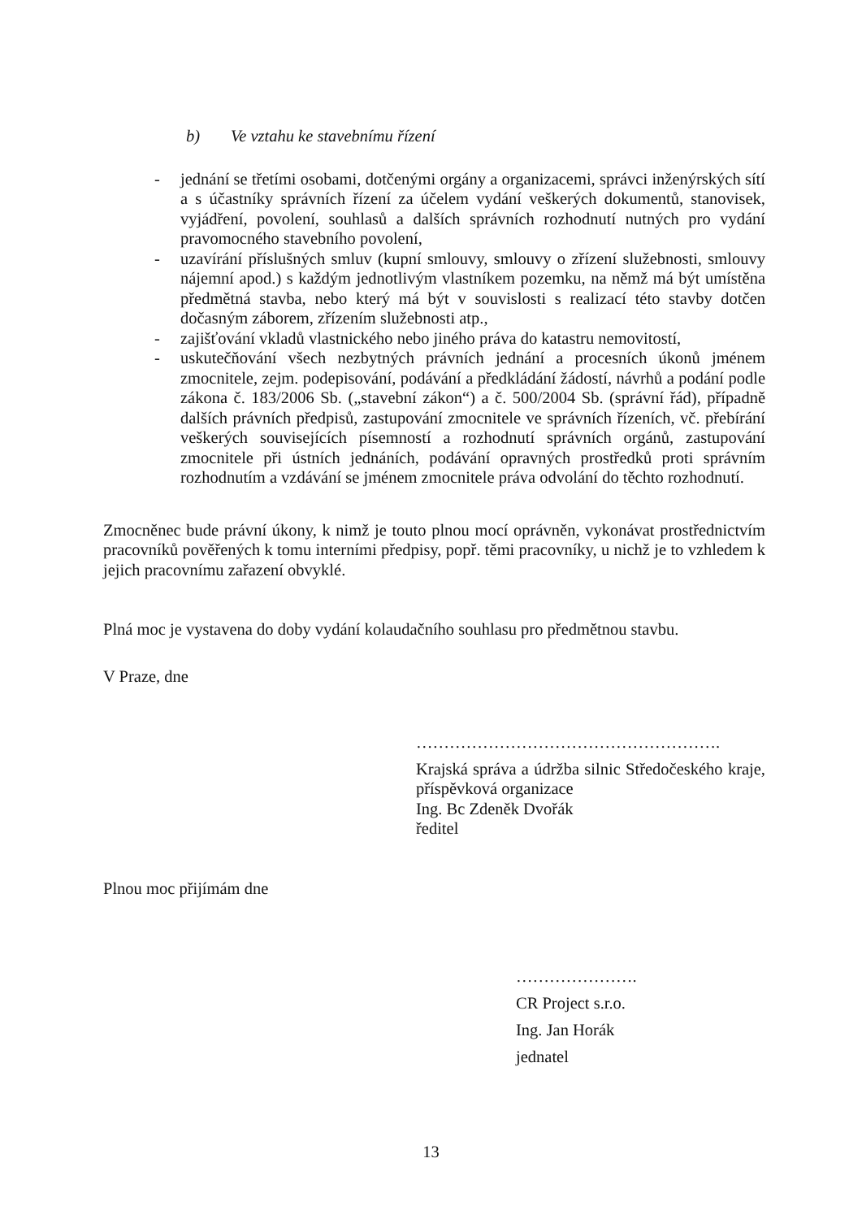b) Ve vztahu ke stavebnímu řízení
- jednání se třetími osobami, dotčenými orgány a organizacemi, správci inženýrských sítí a s účastníky správních řízení za účelem vydání veškerých dokumentů, stanovisek, vyjádření, povolení, souhlasů a dalších správních rozhodnutí nutných pro vydání pravomocného stavebního povolení,
- uzavírání příslušných smluv (kupní smlouvy, smlouvy o zřízení služebnosti, smlouvy nájemní apod.) s každým jednotlivým vlastníkem pozemku, na němž má být umístěna předmětná stavba, nebo který má být v souvislosti s realizací této stavby dotčen dočasným záborem, zřízením služebnosti atp.,
- zajišťování vkladů vlastnického nebo jiného práva do katastru nemovitostí,
- uskutečňování všech nezbytných právních jednání a procesních úkonů jménem zmocnitele, zejm. podepisování, podávání a předkládání žádostí, návrhů a podání podle zákona č. 183/2006 Sb. („stavební zákon“) a č. 500/2004 Sb. (správní řád), případně dalších právních předpisů, zastupování zmocnitele ve správních řízeních, vč. přebírání veškerých souvisejících písemností a rozhodnutí správních orgánů, zastupování zmocnitele při ústních jednáních, podávání opravných prostředků proti správním rozhodnutím a vzdávání se jménem zmocnitele práva odvolání do těchto rozhodnutí.
Zmocněnec bude právní úkony, k nimž je touto plnou mocí oprávněn, vykonávat prostřednictvím pracovníků pověřených k tomu interními předpisy, popř. těmi pracovníky, u nichž je to vzhledem k jejich pracovnímu zařazení obvyklé.
Plná moc je vystavena do doby vydání kolaudačního souhlasu pro předmětnou stavbu.
V Praze, dne
……………………………………………….
Krajská správa a údržba silnic Středočeského kraje, příspěvková organizace
Ing. Bc Zdeněk Dvořák
ředitel
Plnou moc přijímám dne
………………….
CR Project s.r.o.
Ing. Jan Horák
jednatel
13